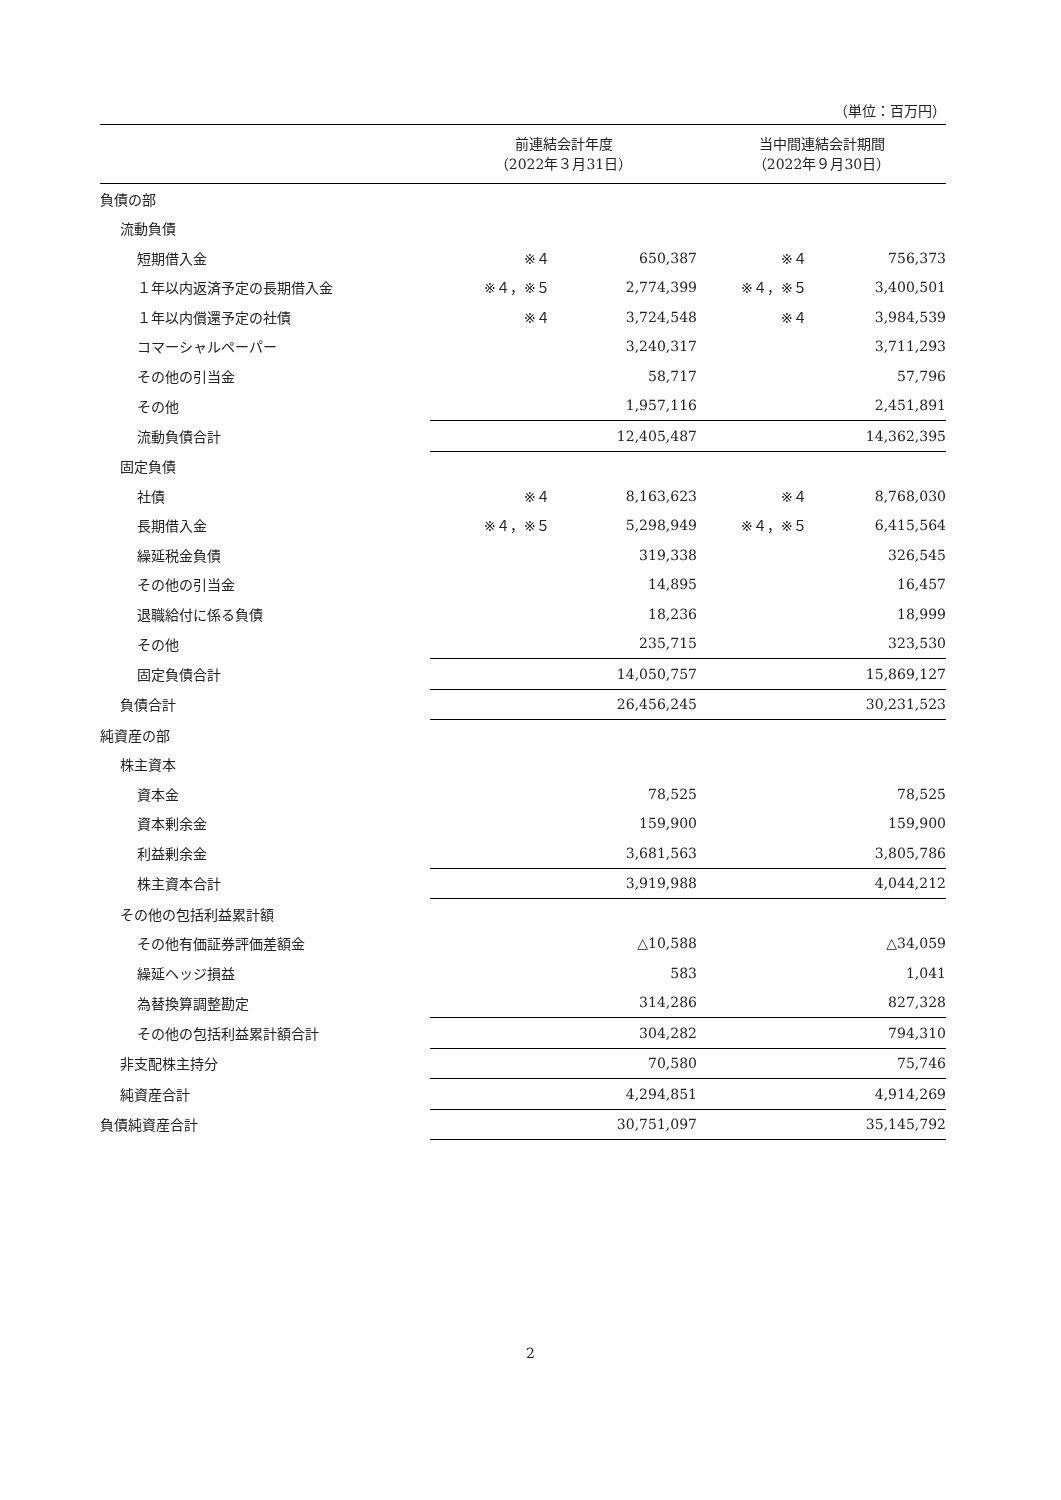（単位：百万円）
| | 前連結会計年度 （2022年３月31日） | | 当中間連結会計期間 （2022年９月30日） | |
| --- | --- | --- | --- | --- |
| 負債の部 | | | | |
| 流動負債 | | | | |
| 短期借入金 | ※４ | 650,387 | ※４ | 756,373 |
| １年以内返済予定の長期借入金 | ※４，※５ | 2,774,399 | ※４，※５ | 3,400,501 |
| １年以内償還予定の社債 | ※４ | 3,724,548 | ※４ | 3,984,539 |
| コマーシャルペーパー | | 3,240,317 | | 3,711,293 |
| その他の引当金 | | 58,717 | | 57,796 |
| その他 | | 1,957,116 | | 2,451,891 |
| 流動負債合計 | | 12,405,487 | | 14,362,395 |
| 固定負債 | | | | |
| 社債 | ※４ | 8,163,623 | ※４ | 8,768,030 |
| 長期借入金 | ※４，※５ | 5,298,949 | ※４，※５ | 6,415,564 |
| 繰延税金負債 | | 319,338 | | 326,545 |
| その他の引当金 | | 14,895 | | 16,457 |
| 退職給付に係る負債 | | 18,236 | | 18,999 |
| その他 | | 235,715 | | 323,530 |
| 固定負債合計 | | 14,050,757 | | 15,869,127 |
| 負債合計 | | 26,456,245 | | 30,231,523 |
| 純資産の部 | | | | |
| 株主資本 | | | | |
| 資本金 | | 78,525 | | 78,525 |
| 資本剰余金 | | 159,900 | | 159,900 |
| 利益剰余金 | | 3,681,563 | | 3,805,786 |
| 株主資本合計 | | 3,919,988 | | 4,044,212 |
| その他の包括利益累計額 | | | | |
| その他有価証券評価差額金 | | △10,588 | | △34,059 |
| 繰延ヘッジ損益 | | 583 | | 1,041 |
| 為替換算調整勘定 | | 314,286 | | 827,328 |
| その他の包括利益累計額合計 | | 304,282 | | 794,310 |
| 非支配株主持分 | | 70,580 | | 75,746 |
| 純資産合計 | | 4,294,851 | | 4,914,269 |
| 負債純資産合計 | | 30,751,097 | | 35,145,792 |
2